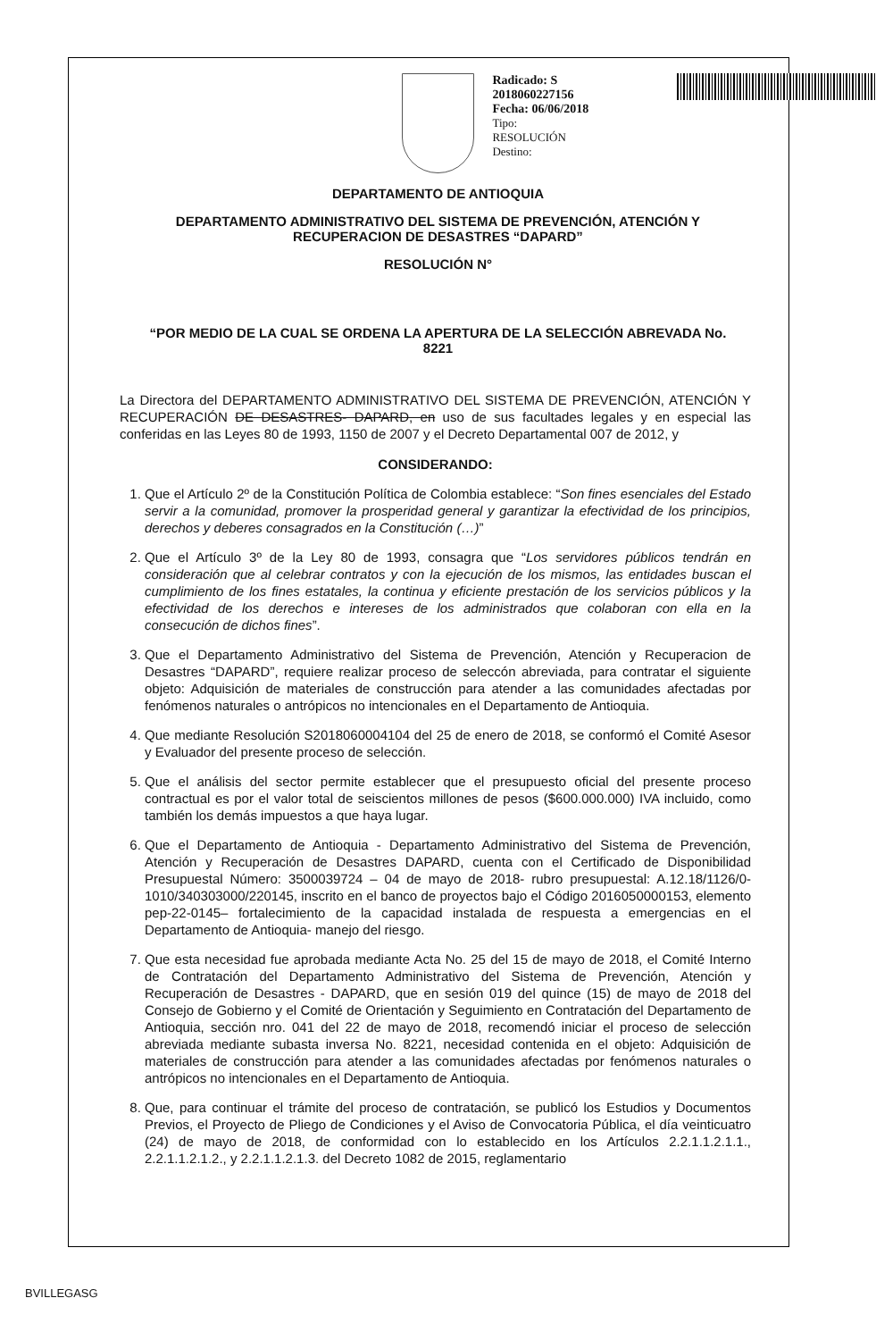Radicado: S 2018060227156
Fecha: 06/06/2018
Tipo:
RESOLUCIÓN
Destino:
DEPARTAMENTO DE ANTIOQUIA
DEPARTAMENTO ADMINISTRATIVO DEL SISTEMA DE PREVENCIÓN, ATENCIÓN Y
RECUPERACION DE DESASTRES “DAPARD”
RESOLUCIÓN N°
“POR MEDIO DE LA CUAL SE ORDENA LA APERTURA DE LA SELECCIÓN ABREVADA No.
8221
La Directora del DEPARTAMENTO ADMINISTRATIVO DEL SISTEMA DE PREVENCIÓN, ATENCIÓN Y RECUPERACIÓN DE DESASTRES- DAPARD, en uso de sus facultades legales y en especial las conferidas en las Leyes 80 de 1993, 1150 de 2007 y el Decreto Departamental 007 de 2012, y
CONSIDERANDO:
1. Que el Artículo 2º de la Constitución Política de Colombia establece: “Son fines esenciales del Estado servir a la comunidad, promover la prosperidad general y garantizar la efectividad de los principios, derechos y deberes consagrados en la Constitución (…)”
2. Que el Artículo 3º de la Ley 80 de 1993, consagra que “Los servidores públicos tendrán en consideración que al celebrar contratos y con la ejecución de los mismos, las entidades buscan el cumplimiento de los fines estatales, la continua y eficiente prestación de los servicios públicos y la efectividad de los derechos e intereses de los administrados que colaboran con ella en la consecución de dichos fines”.
3. Que el Departamento Administrativo del Sistema de Prevención, Atención y Recuperacion de Desastres “DAPARD”, requiere realizar proceso de seleccón abreviada, para contratar el siguiente objeto: Adquisición de materiales de construcción para atender a las comunidades afectadas por fenómenos naturales o antrópicos no intencionales en el Departamento de Antioquia.
4. Que mediante Resolución S2018060004104 del 25 de enero de 2018, se conformó el Comité Asesor y Evaluador del presente proceso de selección.
5. Que el análisis del sector permite establecer que el presupuesto oficial del presente proceso contractual es por el valor total de seiscientos millones de pesos ($600.000.000) IVA incluido, como también los demás impuestos a que haya lugar.
6. Que el Departamento de Antioquia - Departamento Administrativo del Sistema de Prevención, Atención y Recuperación de Desastres DAPARD, cuenta con el Certificado de Disponibilidad Presupuestal Número: 3500039724 – 04 de mayo de 2018- rubro presupuestal: A.12.18/1126/0-1010/340303000/220145, inscrito en el banco de proyectos bajo el Código 2016050000153, elemento pep-22-0145– fortalecimiento de la capacidad instalada de respuesta a emergencias en el Departamento de Antioquia- manejo del riesgo.
7. Que esta necesidad fue aprobada mediante Acta No. 25 del 15 de mayo de 2018, el Comité Interno de Contratación del Departamento Administrativo del Sistema de Prevención, Atención y Recuperación de Desastres - DAPARD, que en sesión 019 del quince (15) de mayo de 2018 del Consejo de Gobierno y el Comité de Orientación y Seguimiento en Contratación del Departamento de Antioquia, sección nro. 041 del 22 de mayo de 2018, recomendó iniciar el proceso de selección abreviada mediante subasta inversa No. 8221, necesidad contenida en el objeto: Adquisición de materiales de construcción para atender a las comunidades afectadas por fenómenos naturales o antrópicos no intencionales en el Departamento de Antioquia.
8. Que, para continuar el trámite del proceso de contratación, se publicó los Estudios y Documentos Previos, el Proyecto de Pliego de Condiciones y el Aviso de Convocatoria Pública, el día veinticuatro (24) de mayo de 2018, de conformidad con lo establecido en los Artículos 2.2.1.1.2.1.1., 2.2.1.1.2.1.2., y 2.2.1.1.2.1.3. del Decreto 1082 de 2015, reglamentario
BVILLEGASG